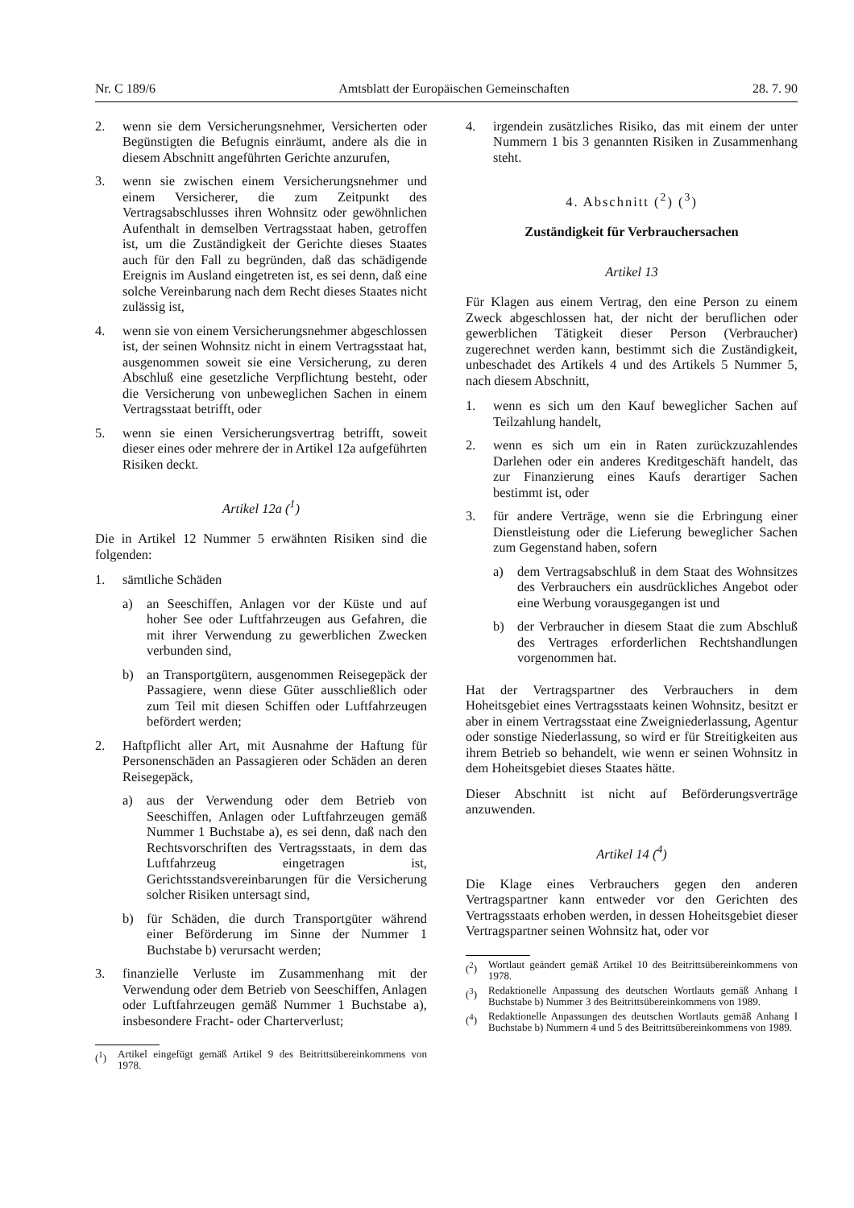Nr. C 189/6 Amtsblatt der Europäischen Gemeinschaften 28. 7. 90
2. wenn sie dem Versicherungsnehmer, Versicherten oder Begünstigten die Befugnis einräumt, andere als die in diesem Abschnitt angeführten Gerichte anzurufen,
3. wenn sie zwischen einem Versicherungsnehmer und einem Versicherer, die zum Zeitpunkt des Vertragsabschlusses ihren Wohnsitz oder gewöhnlichen Aufenthalt in demselben Vertragsstaat haben, getroffen ist, um die Zuständigkeit der Gerichte dieses Staates auch für den Fall zu begründen, daß das schädigende Ereignis im Ausland eingetreten ist, es sei denn, daß eine solche Vereinbarung nach dem Recht dieses Staates nicht zulässig ist,
4. wenn sie von einem Versicherungsnehmer abgeschlossen ist, der seinen Wohnsitz nicht in einem Vertragsstaat hat, ausgenommen soweit sie eine Versicherung, zu deren Abschluß eine gesetzliche Verpflichtung besteht, oder die Versicherung von unbeweglichen Sachen in einem Vertragsstaat betrifft, oder
5. wenn sie einen Versicherungsvertrag betrifft, soweit dieser eines oder mehrere der in Artikel 12a aufgeführten Risiken deckt.
Artikel 12a (<sup>1</sup>)
Die in Artikel 12 Nummer 5 erwähnten Risiken sind die folgenden:
1. sämtliche Schäden
a) an Seeschiffen, Anlagen vor der Küste und auf hoher See oder Luftfahrzeugen aus Gefahren, die mit ihrer Verwendung zu gewerblichen Zwecken verbunden sind,
b) an Transportgütern, ausgenommen Reisegepäck der Passagiere, wenn diese Güter ausschließlich oder zum Teil mit diesen Schiffen oder Luftfahrzeugen befördert werden;
2. Haftpflicht aller Art, mit Ausnahme der Haftung für Personenschäden an Passagieren oder Schäden an deren Reisegepäck,
a) aus der Verwendung oder dem Betrieb von Seeschiffen, Anlagen oder Luftfahrzeugen gemäß Nummer 1 Buchstabe a), es sei denn, daß nach den Rechtsvorschriften des Vertragsstaats, in dem das Luftfahrzeug eingetragen ist, Gerichtsstandsvereinbarungen für die Versicherung solcher Risiken untersagt sind,
b) für Schäden, die durch Transportgüter während einer Beförderung im Sinne der Nummer 1 Buchstabe b) verursacht werden;
3. finanzielle Verluste im Zusammenhang mit der Verwendung oder dem Betrieb von Seeschiffen, Anlagen oder Luftfahrzeugen gemäß Nummer 1 Buchstabe a), insbesondere Fracht- oder Charterverlust;
(<sup>1</sup>) Artikel eingefügt gemäß Artikel 9 des Beitrittsübereinkommens von 1978.
4. irgendein zusätzliches Risiko, das mit einem der unter Nummern 1 bis 3 genannten Risiken in Zusammenhang steht.
4. Abschnitt (<sup>2</sup>) (<sup>3</sup>)
Zuständigkeit für Verbrauchersachen
Artikel 13
Für Klagen aus einem Vertrag, den eine Person zu einem Zweck abgeschlossen hat, der nicht der beruflichen oder gewerblichen Tätigkeit dieser Person (Verbraucher) zugerechnet werden kann, bestimmt sich die Zuständigkeit, unbeschadet des Artikels 4 und des Artikels 5 Nummer 5, nach diesem Abschnitt,
1. wenn es sich um den Kauf beweglicher Sachen auf Teilzahlung handelt,
2. wenn es sich um ein in Raten zurückzuzahlendes Darlehen oder ein anderes Kreditgeschäft handelt, das zur Finanzierung eines Kaufs derartiger Sachen bestimmt ist, oder
3. für andere Verträge, wenn sie die Erbringung einer Dienstleistung oder die Lieferung beweglicher Sachen zum Gegenstand haben, sofern
a) dem Vertragsabschluß in dem Staat des Wohnsitzes des Verbrauchers ein ausdrückliches Angebot oder eine Werbung vorausgegangen ist und
b) der Verbraucher in diesem Staat die zum Abschluß des Vertrages erforderlichen Rechtshandlungen vorgenommen hat.
Hat der Vertragspartner des Verbrauchers in dem Hoheitsgebiet eines Vertragsstaats keinen Wohnsitz, besitzt er aber in einem Vertragsstaat eine Zweigniederlassung, Agentur oder sonstige Niederlassung, so wird er für Streitigkeiten aus ihrem Betrieb so behandelt, wie wenn er seinen Wohnsitz in dem Hoheitsgebiet dieses Staates hätte.
Dieser Abschnitt ist nicht auf Beförderungsverträge anzuwenden.
Artikel 14 (<sup>4</sup>)
Die Klage eines Verbrauchers gegen den anderen Vertragspartner kann entweder vor den Gerichten des Vertragsstaats erhoben werden, in dessen Hoheitsgebiet dieser Vertragspartner seinen Wohnsitz hat, oder vor
(<sup>2</sup>) Wortlaut geändert gemäß Artikel 10 des Beitrittsübereinkommens von 1978.
(<sup>3</sup>) Redaktionelle Anpassung des deutschen Wortlauts gemäß Anhang I Buchstabe b) Nummer 3 des Beitrittsübereinkommens von 1989.
(<sup>4</sup>) Redaktionelle Anpassungen des deutschen Wortlauts gemäß Anhang I Buchstabe b) Nummern 4 und 5 des Beitrittsübereinkommens von 1989.